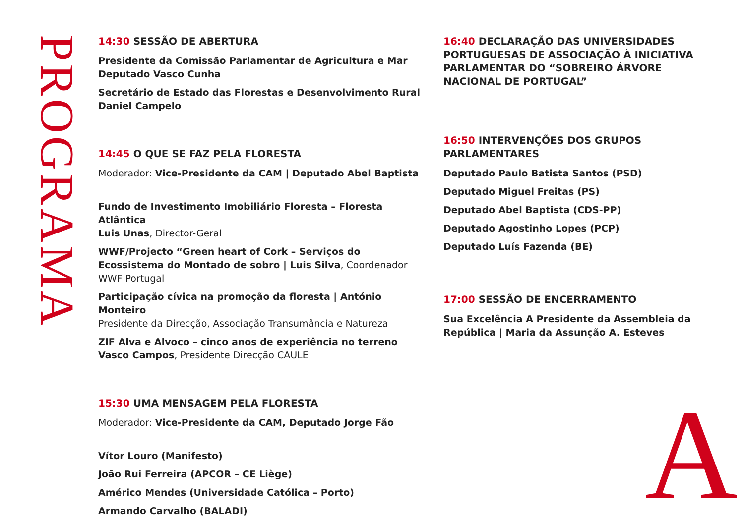PROGRAMA
14:30 SESSÃO DE ABERTURA
Presidente da Comissão Parlamentar de Agricultura e Mar
Deputado Vasco Cunha
Secretário de Estado das Florestas e Desenvolvimento Rural
Daniel Campelo
14:45 O QUE SE FAZ PELA FLORESTA
Moderador: Vice-Presidente da CAM | Deputado Abel Baptista
Fundo de Investimento Imobiliário Floresta – Floresta Atlântica
Luis Unas, Director-Geral
WWF/Projecto “Green heart of Cork – Serviços do Ecossistema do Montado de sobro | Luis Silva, Coordenador WWF Portugal
Participação cívica na promoção da floresta | António Monteiro
Presidente da Direcção, Associação Transumância e Natureza
ZIF Alva e Alvoco – cinco anos de experiência no terreno
Vasco Campos, Presidente Direcção CAULE
15:30 UMA MENSAGEM PELA FLORESTA
Moderador: Vice-Presidente da CAM, Deputado Jorge Fão
Vítor Louro (Manifesto)
João Rui Ferreira (APCOR – CE Liège)
Américo Mendes (Universidade Católica – Porto)
Armando Carvalho (BALADI)
16:40 DECLARAÇÃO DAS UNIVERSIDADES PORTUGUESAS DE ASSOCIAÇÃO À INICIATIVA PARLAMENTAR DO “SOBREIRO ÁRVORE NACIONAL DE PORTUGAL”
16:50 INTERVENÇÕES DOS GRUPOS PARLAMENTARES
Deputado Paulo Batista Santos (PSD)
Deputado Miguel Freitas (PS)
Deputado Abel Baptista (CDS-PP)
Deputado Agostinho Lopes (PCP)
Deputado Luís Fazenda (BE)
17:00 SESSÃO DE ENCERRAMENTO
Sua Excelência A Presidente da Assembleia da República | Maria da Assunção A. Esteves
A